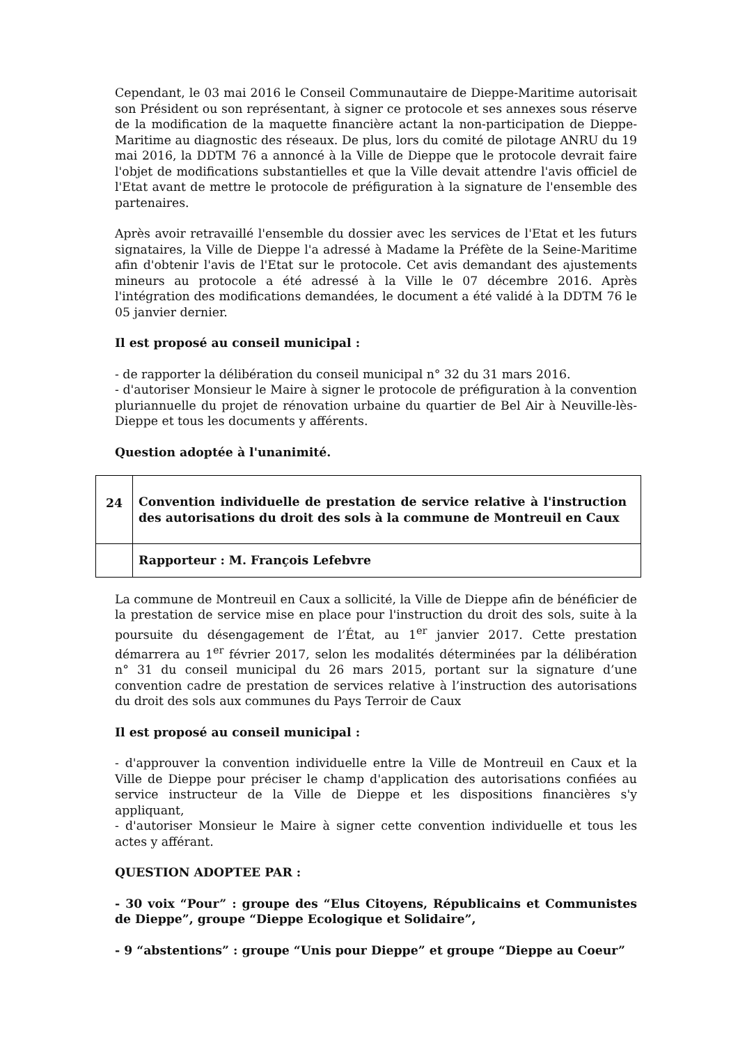Cependant, le 03 mai 2016 le Conseil Communautaire de Dieppe-Maritime autorisait son Président ou son représentant, à signer ce protocole et ses annexes sous réserve de la modification de la maquette financière actant la non-participation de Dieppe-Maritime au diagnostic des réseaux. De plus, lors du comité de pilotage ANRU du 19 mai 2016, la DDTM 76 a annoncé à la Ville de Dieppe que le protocole devrait faire l'objet de modifications substantielles et que la Ville devait attendre l'avis officiel de l'Etat avant de mettre le protocole de préfiguration à la signature de l'ensemble des partenaires.
Après avoir retravaillé l'ensemble du dossier avec les services de l'Etat et les futurs signataires, la Ville de Dieppe l'a adressé à Madame la Préfète de la Seine-Maritime afin d'obtenir l'avis de l'Etat sur le protocole. Cet avis demandant des ajustements mineurs au protocole a été adressé à la Ville le 07 décembre 2016. Après l'intégration des modifications demandées, le document a été validé à la DDTM 76 le 05 janvier dernier.
Il est proposé au conseil municipal :
- de rapporter la délibération du conseil municipal n° 32 du 31 mars 2016.
- d'autoriser Monsieur le Maire à signer le protocole de préfiguration à la convention pluriannuelle du projet de rénovation urbaine du quartier de Bel Air à Neuville-lès-Dieppe et tous les documents y afférents.
Question adoptée à l'unanimité.
| 24 | Convention individuelle de prestation de service relative à l'instruction des autorisations du droit des sols à la commune de Montreuil en Caux |
| | Rapporteur : M. François Lefebvre |
La commune de Montreuil en Caux a sollicité, la Ville de Dieppe afin de bénéficier de la prestation de service mise en place pour l'instruction du droit des sols, suite à la poursuite du désengagement de l’État, au 1<sup>er</sup> janvier 2017. Cette prestation démarrera au 1<sup>er</sup> février 2017, selon les modalités déterminées par la délibération n° 31 du conseil municipal du 26 mars 2015, portant sur la signature d’une convention cadre de prestation de services relative à l’instruction des autorisations du droit des sols aux communes du Pays Terroir de Caux
Il est proposé au conseil municipal :
- d'approuver la convention individuelle entre la Ville de Montreuil en Caux et la Ville de Dieppe pour préciser le champ d'application des autorisations confiées au service instructeur de la Ville de Dieppe et les dispositions financières s'y appliquant,
- d'autoriser Monsieur le Maire à signer cette convention individuelle et tous les actes y afférant.
QUESTION ADOPTEE PAR :
- 30 voix “Pour” : groupe des “Elus Citoyens, Républicains et Communistes de Dieppe”, groupe “Dieppe Ecologique et Solidaire”,
- 9 “abstentions” : groupe “Unis pour Dieppe” et groupe “Dieppe au Coeur”